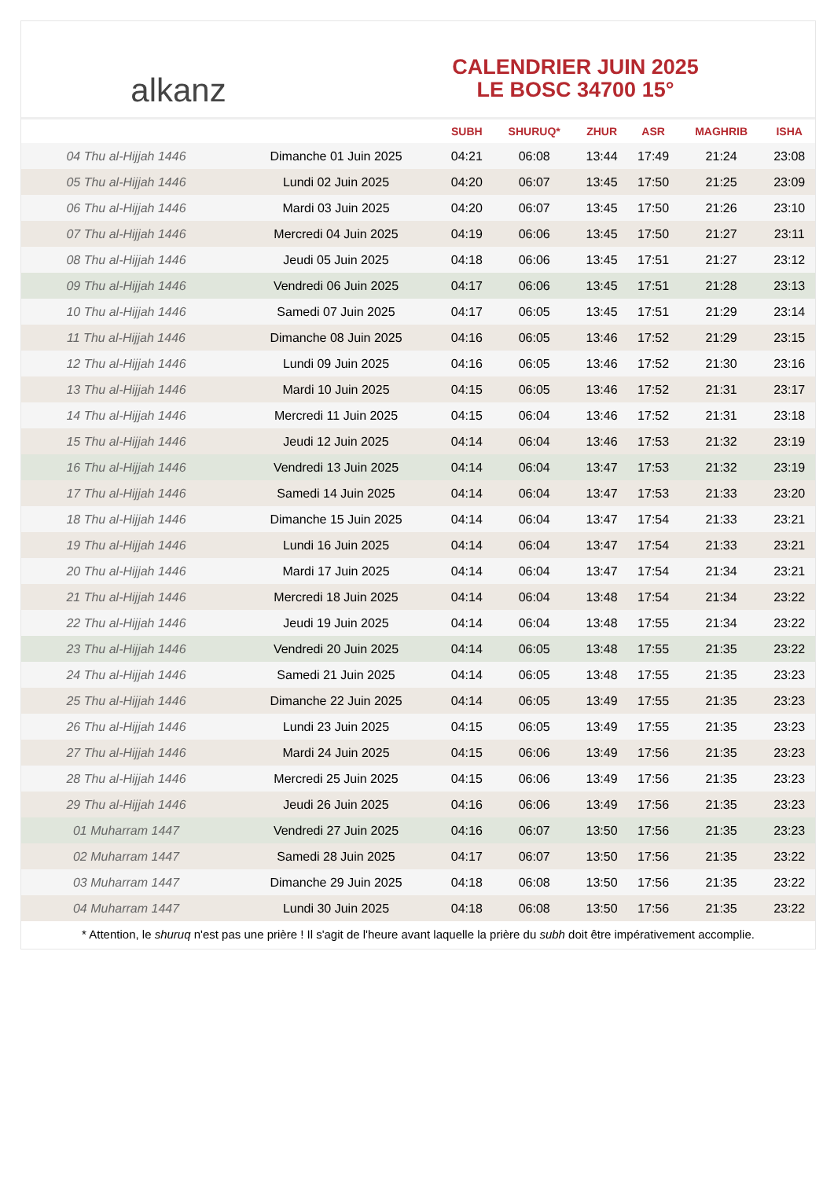alkanz
CALENDRIER JUIN 2025
LE BOSC 34700 15°
| | | SUBH | SHURUQ* | ZHUR | ASR | MAGHRIB | ISHA |
| --- | --- | --- | --- | --- | --- | --- | --- |
| 04 Thu al-Hijjah 1446 | Dimanche 01 Juin 2025 | 04:21 | 06:08 | 13:44 | 17:49 | 21:24 | 23:08 |
| 05 Thu al-Hijjah 1446 | Lundi 02 Juin 2025 | 04:20 | 06:07 | 13:45 | 17:50 | 21:25 | 23:09 |
| 06 Thu al-Hijjah 1446 | Mardi 03 Juin 2025 | 04:20 | 06:07 | 13:45 | 17:50 | 21:26 | 23:10 |
| 07 Thu al-Hijjah 1446 | Mercredi 04 Juin 2025 | 04:19 | 06:06 | 13:45 | 17:50 | 21:27 | 23:11 |
| 08 Thu al-Hijjah 1446 | Jeudi 05 Juin 2025 | 04:18 | 06:06 | 13:45 | 17:51 | 21:27 | 23:12 |
| 09 Thu al-Hijjah 1446 | Vendredi 06 Juin 2025 | 04:17 | 06:06 | 13:45 | 17:51 | 21:28 | 23:13 |
| 10 Thu al-Hijjah 1446 | Samedi 07 Juin 2025 | 04:17 | 06:05 | 13:45 | 17:51 | 21:29 | 23:14 |
| 11 Thu al-Hijjah 1446 | Dimanche 08 Juin 2025 | 04:16 | 06:05 | 13:46 | 17:52 | 21:29 | 23:15 |
| 12 Thu al-Hijjah 1446 | Lundi 09 Juin 2025 | 04:16 | 06:05 | 13:46 | 17:52 | 21:30 | 23:16 |
| 13 Thu al-Hijjah 1446 | Mardi 10 Juin 2025 | 04:15 | 06:05 | 13:46 | 17:52 | 21:31 | 23:17 |
| 14 Thu al-Hijjah 1446 | Mercredi 11 Juin 2025 | 04:15 | 06:04 | 13:46 | 17:52 | 21:31 | 23:18 |
| 15 Thu al-Hijjah 1446 | Jeudi 12 Juin 2025 | 04:14 | 06:04 | 13:46 | 17:53 | 21:32 | 23:19 |
| 16 Thu al-Hijjah 1446 | Vendredi 13 Juin 2025 | 04:14 | 06:04 | 13:47 | 17:53 | 21:32 | 23:19 |
| 17 Thu al-Hijjah 1446 | Samedi 14 Juin 2025 | 04:14 | 06:04 | 13:47 | 17:53 | 21:33 | 23:20 |
| 18 Thu al-Hijjah 1446 | Dimanche 15 Juin 2025 | 04:14 | 06:04 | 13:47 | 17:54 | 21:33 | 23:21 |
| 19 Thu al-Hijjah 1446 | Lundi 16 Juin 2025 | 04:14 | 06:04 | 13:47 | 17:54 | 21:33 | 23:21 |
| 20 Thu al-Hijjah 1446 | Mardi 17 Juin 2025 | 04:14 | 06:04 | 13:47 | 17:54 | 21:34 | 23:21 |
| 21 Thu al-Hijjah 1446 | Mercredi 18 Juin 2025 | 04:14 | 06:04 | 13:48 | 17:54 | 21:34 | 23:22 |
| 22 Thu al-Hijjah 1446 | Jeudi 19 Juin 2025 | 04:14 | 06:04 | 13:48 | 17:55 | 21:34 | 23:22 |
| 23 Thu al-Hijjah 1446 | Vendredi 20 Juin 2025 | 04:14 | 06:05 | 13:48 | 17:55 | 21:35 | 23:22 |
| 24 Thu al-Hijjah 1446 | Samedi 21 Juin 2025 | 04:14 | 06:05 | 13:48 | 17:55 | 21:35 | 23:23 |
| 25 Thu al-Hijjah 1446 | Dimanche 22 Juin 2025 | 04:14 | 06:05 | 13:49 | 17:55 | 21:35 | 23:23 |
| 26 Thu al-Hijjah 1446 | Lundi 23 Juin 2025 | 04:15 | 06:05 | 13:49 | 17:55 | 21:35 | 23:23 |
| 27 Thu al-Hijjah 1446 | Mardi 24 Juin 2025 | 04:15 | 06:06 | 13:49 | 17:56 | 21:35 | 23:23 |
| 28 Thu al-Hijjah 1446 | Mercredi 25 Juin 2025 | 04:15 | 06:06 | 13:49 | 17:56 | 21:35 | 23:23 |
| 29 Thu al-Hijjah 1446 | Jeudi 26 Juin 2025 | 04:16 | 06:06 | 13:49 | 17:56 | 21:35 | 23:23 |
| 01 Muharram 1447 | Vendredi 27 Juin 2025 | 04:16 | 06:07 | 13:50 | 17:56 | 21:35 | 23:23 |
| 02 Muharram 1447 | Samedi 28 Juin 2025 | 04:17 | 06:07 | 13:50 | 17:56 | 21:35 | 23:22 |
| 03 Muharram 1447 | Dimanche 29 Juin 2025 | 04:18 | 06:08 | 13:50 | 17:56 | 21:35 | 23:22 |
| 04 Muharram 1447 | Lundi 30 Juin 2025 | 04:18 | 06:08 | 13:50 | 17:56 | 21:35 | 23:22 |
* Attention, le shuruq n'est pas une prière ! Il s'agit de l'heure avant laquelle la prière du subh doit être impérativement accomplie.